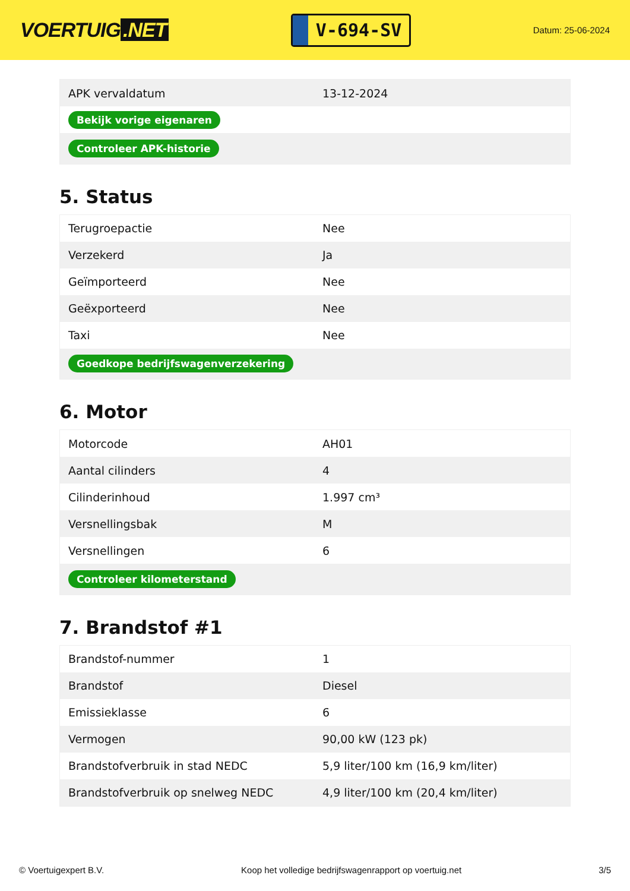VOERTUIG.NET
V-694-SV
Datum: 25-06-2024
| APK vervaldatum | 13-12-2024 |
| Bekijk vorige eigenaren | |
| Controleer APK-historie | |
5. Status
| Terugroepactie | Nee |
| Verzekerd | Ja |
| Geïmporteerd | Nee |
| Geëxporteerd | Nee |
| Taxi | Nee |
| Goedkope bedrijfswagenverzekering | |
6. Motor
| Motorcode | AH01 |
| Aantal cilinders | 4 |
| Cilinderinhoud | 1.997 cm³ |
| Versnellingsbak | M |
| Versnellingen | 6 |
| Controleer kilometerstand | |
7. Brandstof #1
| Brandstof-nummer | 1 |
| Brandstof | Diesel |
| Emissieklasse | 6 |
| Vermogen | 90,00 kW (123 pk) |
| Brandstofverbruik in stad NEDC | 5,9 liter/100 km (16,9 km/liter) |
| Brandstofverbruik op snelweg NEDC | 4,9 liter/100 km (20,4 km/liter) |
© Voertuigexpert B.V. Koop het volledige bedrijfswagenrapport op voertuig.net 3/5